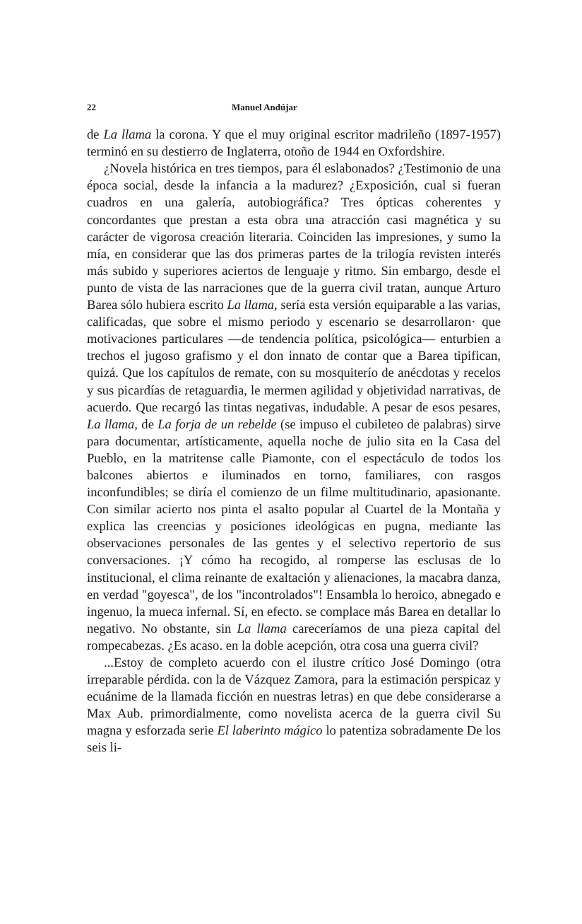22 Manuel Andújar
de La llama la corona. Y que el muy original escritor madrileño (1897-1957) terminó en su destierro de Inglaterra, otoño de 1944 en Oxfordshire.
¿Novela histórica en tres tiempos, para él eslabonados? ¿Testimonio de una época social, desde la infancia a la madurez? ¿Exposición, cual si fueran cuadros en una galería, autobiográfica? Tres ópticas coherentes y concordantes que prestan a esta obra una atracción casi magnética y su carácter de vigorosa creación literaria. Coinciden las impresiones, y sumo la mía, en considerar que las dos primeras partes de la trilogía revisten interés más subido y superiores aciertos de lenguaje y ritmo. Sin embargo, desde el punto de vista de las narraciones que de la guerra civil tratan, aunque Arturo Barea sólo hubiera escrito La llama, sería esta versión equiparable a las varias, calificadas, que sobre el mismo periodo y escenario se desarrollaron· que motivaciones particulares —de tendencia política, psicológica— enturbien a trechos el jugoso grafismo y el don innato de contar que a Barea tipifican, quizá. Que los capítulos de remate, con su mosquiterío de anécdotas y recelos y sus picardías de retaguardia, le mermen agilidad y objetividad narrativas, de acuerdo. Que recargó las tintas negativas, indudable. A pesar de esos pesares, La llama, de La forja de un rebelde (se impuso el cubileteo de palabras) sirve para documentar, artísticamente, aquella noche de julio sita en la Casa del Pueblo, en la matritense calle Piamonte, con el espectáculo de todos los balcones abiertos e iluminados en torno, familiares, con rasgos inconfundibles; se diría el comienzo de un filme multitudinario, apasionante. Con similar acierto nos pinta el asalto popular al Cuartel de la Montaña y explica las creencias y posiciones ideológicas en pugna, mediante las observaciones personales de las gentes y el selectivo repertorio de sus conversaciones. ¡Y cómo ha recogido, al romperse las esclusas de lo institucional, el clima reinante de exaltación y alienaciones, la macabra danza, en verdad "goyesca", de los "incontrolados"! Ensambla lo heroico, abnegado e ingenuo, la mueca infernal. Sí, en efecto. se complace más Barea en detallar lo negativo. No obstante, sin La llama careceríamos de una pieza capital del rompecabezas. ¿Es acaso. en la doble acepción, otra cosa una guerra civil?
...Estoy de completo acuerdo con el ilustre crítico José Domingo (otra irreparable pérdida. con la de Vázquez Zamora, para la estimación perspicaz y ecuánime de la llamada ficción en nuestras letras) en que debe considerarse a Max Aub. primordialmente, como novelista acerca de la guerra civil Su magna y esforzada serie El laberinto mágico lo patentiza sobradamente De los seis li-